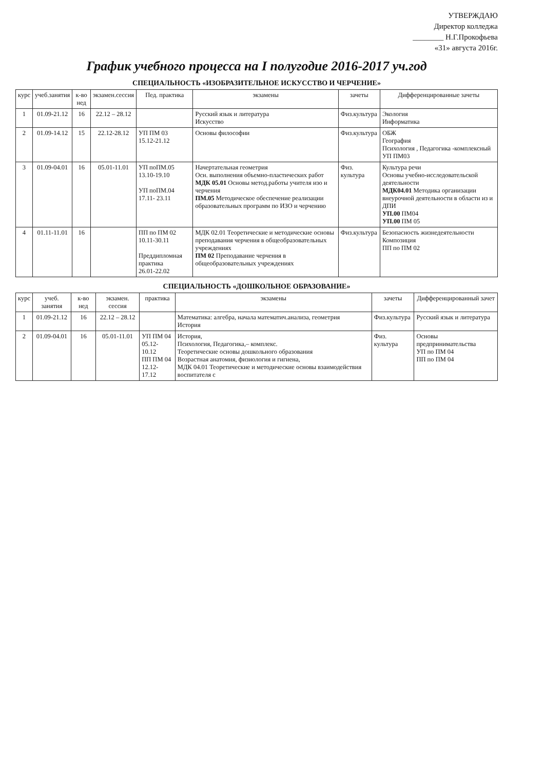УТВЕРЖДАЮ
Директор колледжа
________ Н.Г.Прокофьева
«31» августа 2016г.
График учебного процесса на I полугодие 2016-2017 уч.год
СПЕЦИАЛЬНОСТЬ «ИЗОБРАЗИТЕЛЬНОЕ ИСКУССТВО И ЧЕРЧЕНИЕ»
| курс | учеб.занятия | к-во нед | экзамен.сессия | Пед. практика | экзамены | зачеты | Дифференцированные зачеты |
| --- | --- | --- | --- | --- | --- | --- | --- |
| 1 | 01.09-21.12 | 16 | 22.12 – 28.12 | | Русский язык и литература Искусство | Физ.культура | Экология Информатика |
| 2 | 01.09-14.12 | 15 | 22.12-28.12 | УП ПМ 03 15.12-21.12 | Основы философии | Физ.культура | ОБЖ География Психология , Педагогика -комплексный УП ПМ03 |
| 3 | 01.09-04.01 | 16 | 05.01-11.01 | УП поПМ.05 13.10-19.10 УП поПМ.04 17.11- 23.11 | Начертательная геометрия Осн. выполнения объемно-пластических работ МДК 05.01 Основы метод.работы учителя изо и черчения ПМ.05 Методическое обеспечение реализации образовательных программ по ИЗО и черчению | Физ. культура | Культура речи Основы учебно-исследовательской деятельности МДК04.01 Методика организации внеурочной деятельности в области из и ДПИ УП.00 ПМ04 УП.00 ПМ 05 |
| 4 | 01.11-11.01 | 16 | | ПП по ПМ 02 10.11-30.11 Преддипломная практика 26.01-22.02 | МДК 02.01 Теоретические и методические основы преподавания черчения в общеобразовательных учреждениях ПМ 02 Преподавание черчения в общеобразовательных учреждениях | Физ.культура | Безопасность жизнедеятельности Композиция ПП по ПМ 02 |
СПЕЦИАЛЬНОСТЬ «ДОШКОЛЬНОЕ ОБРАЗОВАНИЕ»
| курс | учеб. занятия | к-во нед | экзамен. сессия | практика | экзамены | зачеты | Дифференцированный зачет |
| --- | --- | --- | --- | --- | --- | --- | --- |
| 1 | 01.09-21.12 | 16 | 22.12 – 28.12 | | Математика: алгебра, начала математич.анализа, геометрия История | Физ.культура | Русский язык и литература |
| 2 | 01.09-04.01 | 16 | 05.01-11.01 | УП ПМ 04 05.12- 10.12 ПП ПМ 04 12.12- 17.12 | История, Психология, Педагогика,– комплекс. Теоретические основы дошкольного образования Возрастная анатомия, физиология и гигиена, МДК 04.01 Теоретические и методические основы взаимодействия воспитателя с | Физ. культура | Основы предпринимательства УП по ПМ 04 ПП по ПМ 04 |